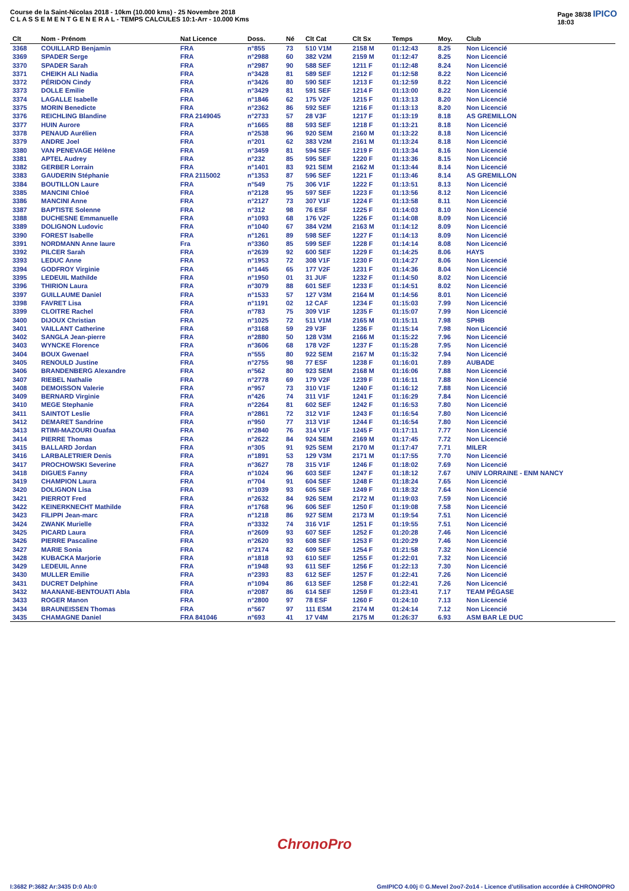Course de la Saint-Nicolas 2018 - 10km (10.000 kms) - 25 Novembre 2018
C L A S S E M E N T G E N E R A L - TEMPS CALCULES 10:1-Arr - 10.000 Kms
Page 38/38 IPICO
18:03
| Clt | Nom - Prénom | Nat Licence | Doss. | Né | Clt Cat | Clt Sx | Temps | Moy. | Club |
| --- | --- | --- | --- | --- | --- | --- | --- | --- | --- |
| 3368 | COUILLARD Benjamin | FRA | n°855 | 73 | 510 V1M | 2158 M | 01:12:43 | 8.25 | Non Licencié |
| 3369 | SPADER Serge | FRA | n°2988 | 60 | 382 V2M | 2159 M | 01:12:47 | 8.25 | Non Licencié |
| 3370 | SPADER Sarah | FRA | n°2987 | 90 | 588 SEF | 1211 F | 01:12:48 | 8.24 | Non Licencié |
| 3371 | CHEIKH ALI Nadia | FRA | n°3428 | 81 | 589 SEF | 1212 F | 01:12:58 | 8.22 | Non Licencié |
| 3372 | PÉRIDON Cindy | FRA | n°3426 | 80 | 590 SEF | 1213 F | 01:12:59 | 8.22 | Non Licencié |
| 3373 | DOLLE Emilie | FRA | n°3429 | 81 | 591 SEF | 1214 F | 01:13:00 | 8.22 | Non Licencié |
| 3374 | LAGALLE Isabelle | FRA | n°1846 | 62 | 175 V2F | 1215 F | 01:13:13 | 8.20 | Non Licencié |
| 3375 | MORIN Benedicte | FRA | n°2362 | 86 | 592 SEF | 1216 F | 01:13:13 | 8.20 | Non Licencié |
| 3376 | REICHLING Blandine | FRA 2149045 | n°2733 | 57 | 28 V3F | 1217 F | 01:13:19 | 8.18 | AS GREMILLON |
| 3377 | HUIN Aurore | FRA | n°1665 | 88 | 593 SEF | 1218 F | 01:13:21 | 8.18 | Non Licencié |
| 3378 | PENAUD Aurélien | FRA | n°2538 | 96 | 920 SEM | 2160 M | 01:13:22 | 8.18 | Non Licencié |
| 3379 | ANDRE Joel | FRA | n°201 | 62 | 383 V2M | 2161 M | 01:13:24 | 8.18 | Non Licencié |
| 3380 | VAN PENEVAGE Hélène | FRA | n°3459 | 81 | 594 SEF | 1219 F | 01:13:34 | 8.16 | Non Licencié |
| 3381 | APTEL Audrey | FRA | n°232 | 85 | 595 SEF | 1220 F | 01:13:36 | 8.15 | Non Licencié |
| 3382 | GERBER Lorrain | FRA | n°1401 | 83 | 921 SEM | 2162 M | 01:13:44 | 8.14 | Non Licencié |
| 3383 | GAUDERIN Stéphanie | FRA 2115002 | n°1353 | 87 | 596 SEF | 1221 F | 01:13:46 | 8.14 | AS GREMILLON |
| 3384 | BOUTILLON Laure | FRA | n°549 | 75 | 306 V1F | 1222 F | 01:13:51 | 8.13 | Non Licencié |
| 3385 | MANCINI Chloé | FRA | n°2128 | 95 | 597 SEF | 1223 F | 01:13:56 | 8.12 | Non Licencié |
| 3386 | MANCINI Anne | FRA | n°2127 | 73 | 307 V1F | 1224 F | 01:13:58 | 8.11 | Non Licencié |
| 3387 | BAPTISTE Solenne | FRA | n°312 | 98 | 76 ESF | 1225 F | 01:14:03 | 8.10 | Non Licencié |
| 3388 | DUCHESNE Emmanuelle | FRA | n°1093 | 68 | 176 V2F | 1226 F | 01:14:08 | 8.09 | Non Licencié |
| 3389 | DOLIGNON Ludovic | FRA | n°1040 | 67 | 384 V2M | 2163 M | 01:14:12 | 8.09 | Non Licencié |
| 3390 | FOREST Isabelle | FRA | n°1261 | 89 | 598 SEF | 1227 F | 01:14:13 | 8.09 | Non Licencié |
| 3391 | NORDMANN Anne laure | Fra | n°3360 | 85 | 599 SEF | 1228 F | 01:14:14 | 8.08 | Non Licencié |
| 3392 | PILCER Sarah | FRA | n°2639 | 92 | 600 SEF | 1229 F | 01:14:25 | 8.06 | HAYS |
| 3393 | LEDUC Anne | FRA | n°1953 | 72 | 308 V1F | 1230 F | 01:14:27 | 8.06 | Non Licencié |
| 3394 | GODFROY Virginie | FRA | n°1445 | 65 | 177 V2F | 1231 F | 01:14:36 | 8.04 | Non Licencié |
| 3395 | LEDEUIL Mathilde | FRA | n°1950 | 01 | 31 JUF | 1232 F | 01:14:50 | 8.02 | Non Licencié |
| 3396 | THIRION Laura | FRA | n°3079 | 88 | 601 SEF | 1233 F | 01:14:51 | 8.02 | Non Licencié |
| 3397 | GUILLAUME Daniel | FRA | n°1533 | 57 | 127 V3M | 2164 M | 01:14:56 | 8.01 | Non Licencié |
| 3398 | FAVRET Lisa | FRA | n°1191 | 02 | 12 CAF | 1234 F | 01:15:03 | 7.99 | Non Licencié |
| 3399 | CLOITRE Rachel | FRA | n°783 | 75 | 309 V1F | 1235 F | 01:15:07 | 7.99 | Non Licencié |
| 3400 | DIJOUX Christian | FRA | n°1025 | 72 | 511 V1M | 2165 M | 01:15:11 | 7.98 | SPHB |
| 3401 | VAILLANT Catherine | FRA | n°3168 | 59 | 29 V3F | 1236 F | 01:15:14 | 7.98 | Non Licencié |
| 3402 | SANGLA Jean-pierre | FRA | n°2880 | 50 | 128 V3M | 2166 M | 01:15:22 | 7.96 | Non Licencié |
| 3403 | WYNCKE Florence | FRA | n°3606 | 68 | 178 V2F | 1237 F | 01:15:28 | 7.95 | Non Licencié |
| 3404 | BOUX Gwenael | FRA | n°555 | 80 | 922 SEM | 2167 M | 01:15:32 | 7.94 | Non Licencié |
| 3405 | RENOULD Justine | FRA | n°2755 | 98 | 77 ESF | 1238 F | 01:16:01 | 7.89 | AUBADE |
| 3406 | BRANDENBERG Alexandre | FRA | n°562 | 80 | 923 SEM | 2168 M | 01:16:06 | 7.88 | Non Licencié |
| 3407 | RIEBEL Nathalie | FRA | n°2778 | 69 | 179 V2F | 1239 F | 01:16:11 | 7.88 | Non Licencié |
| 3408 | DEMOISSON Valerie | FRA | n°957 | 73 | 310 V1F | 1240 F | 01:16:12 | 7.88 | Non Licencié |
| 3409 | BERNARD Virginie | FRA | n°426 | 74 | 311 V1F | 1241 F | 01:16:29 | 7.84 | Non Licencié |
| 3410 | MEGE Stephanie | FRA | n°2264 | 81 | 602 SEF | 1242 F | 01:16:53 | 7.80 | Non Licencié |
| 3411 | SAINTOT Leslie | FRA | n°2861 | 72 | 312 V1F | 1243 F | 01:16:54 | 7.80 | Non Licencié |
| 3412 | DEMARET Sandrine | FRA | n°950 | 77 | 313 V1F | 1244 F | 01:16:54 | 7.80 | Non Licencié |
| 3413 | RTIMI-MAZOURI Ouafaa | FRA | n°2840 | 76 | 314 V1F | 1245 F | 01:17:11 | 7.77 | Non Licencié |
| 3414 | PIERRE Thomas | FRA | n°2622 | 84 | 924 SEM | 2169 M | 01:17:45 | 7.72 | Non Licencié |
| 3415 | BALLARD Jordan | FRA | n°305 | 91 | 925 SEM | 2170 M | 01:17:47 | 7.71 | MILER |
| 3416 | LARBALETRIER Denis | FRA | n°1891 | 53 | 129 V3M | 2171 M | 01:17:55 | 7.70 | Non Licencié |
| 3417 | PROCHOWSKI Severine | FRA | n°3627 | 78 | 315 V1F | 1246 F | 01:18:02 | 7.69 | Non Licencié |
| 3418 | DIGUES Fanny | FRA | n°1024 | 96 | 603 SEF | 1247 F | 01:18:12 | 7.67 | UNIV LORRAINE - ENM NANCY |
| 3419 | CHAMPION Laura | FRA | n°704 | 91 | 604 SEF | 1248 F | 01:18:24 | 7.65 | Non Licencié |
| 3420 | DOLIGNON Lisa | FRA | n°1039 | 93 | 605 SEF | 1249 F | 01:18:32 | 7.64 | Non Licencié |
| 3421 | PIERROT Fred | FRA | n°2632 | 84 | 926 SEM | 2172 M | 01:19:03 | 7.59 | Non Licencié |
| 3422 | KEINERKNECHT Mathilde | FRA | n°1768 | 96 | 606 SEF | 1250 F | 01:19:08 | 7.58 | Non Licencié |
| 3423 | FILIPPI Jean-marc | FRA | n°1218 | 86 | 927 SEM | 2173 M | 01:19:54 | 7.51 | Non Licencié |
| 3424 | ZWANK Murielle | FRA | n°3332 | 74 | 316 V1F | 1251 F | 01:19:55 | 7.51 | Non Licencié |
| 3425 | PICARD Laura | FRA | n°2609 | 93 | 607 SEF | 1252 F | 01:20:28 | 7.46 | Non Licencié |
| 3426 | PIERRE Pascaline | FRA | n°2620 | 93 | 608 SEF | 1253 F | 01:20:29 | 7.46 | Non Licencié |
| 3427 | MARIE Sonia | FRA | n°2174 | 82 | 609 SEF | 1254 F | 01:21:58 | 7.32 | Non Licencié |
| 3428 | KUBACKA Marjorie | FRA | n°1818 | 93 | 610 SEF | 1255 F | 01:22:01 | 7.32 | Non Licencié |
| 3429 | LEDEUIL Anne | FRA | n°1948 | 93 | 611 SEF | 1256 F | 01:22:13 | 7.30 | Non Licencié |
| 3430 | MULLER Emilie | FRA | n°2393 | 83 | 612 SEF | 1257 F | 01:22:41 | 7.26 | Non Licencié |
| 3431 | DUCRET Delphine | FRA | n°1094 | 86 | 613 SEF | 1258 F | 01:22:41 | 7.26 | Non Licencié |
| 3432 | MAANANE-BENTOUATI Abla | FRA | n°2087 | 86 | 614 SEF | 1259 F | 01:23:41 | 7.17 | TEAM PÉGASE |
| 3433 | ROGER Manon | FRA | n°2800 | 97 | 78 ESF | 1260 F | 01:24:10 | 7.13 | Non Licencié |
| 3434 | BRAUNEISSEN Thomas | FRA | n°567 | 97 | 111 ESM | 2174 M | 01:24:14 | 7.12 | Non Licencié |
| 3435 | CHAMAGNE Daniel | FRA 841046 | n°693 | 41 | 17 V4M | 2175 M | 01:26:37 | 6.93 | ASM BAR LE DUC |
ChronoPro
I:3682 P:3682 Ar:3435 D:0 Ab:0 GmIPICO 4.00j © G.Mevel 2oo7-2o14 - Licence d'utilisation accordée à CHRONOPRO